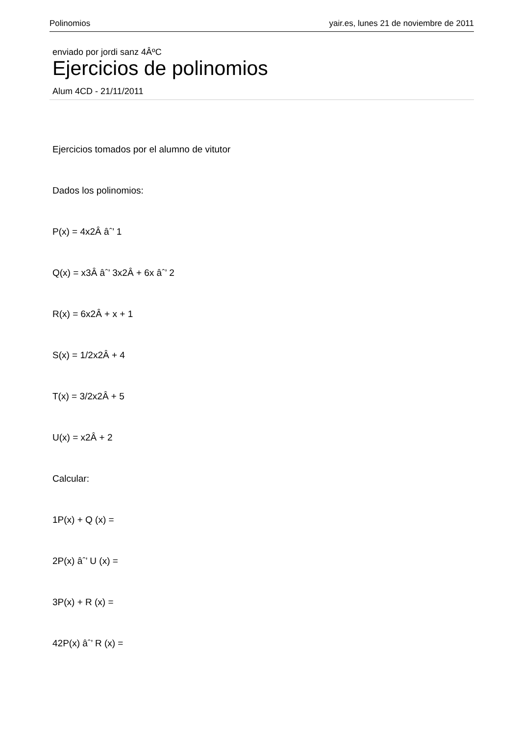Polinomios yair.es, lunes 21 de noviembre de 2011
enviado por jordi sanz 4ÂºC
Ejercicios de polinomios
Alum 4CD - 21/11/2011
Ejercicios tomados por el alumno de vitutor
Dados los polinomios:
P(x) = 4x2Â âˆ’ 1
Q(x) = x3Â âˆ’ 3x2Â + 6x âˆ’ 2
R(x) = 6x2Â + x + 1
S(x) = 1/2x2Â + 4
T(x) = 3/2x2Â + 5
U(x) = x2Â + 2
Calcular:
1P(x) + Q (x) =
2P(x) âˆ’ U (x) =
3P(x) + R (x) =
42P(x) âˆ’ R (x) =